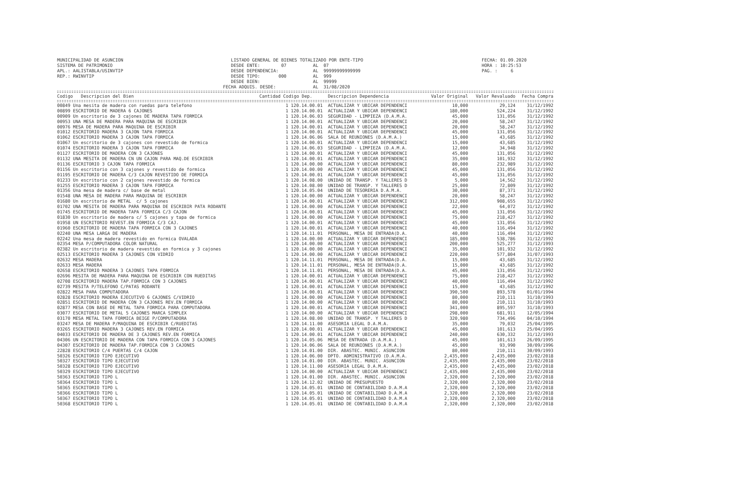MUNICIPALIDAD DE ASUNCION SISTEMA DE PATRIMONIO APL.: AALISTABLA/USINVTIP REP.: RWINVTIP
LISTADO GENERAL DE BIENES TOTALIZADO POR ENTE-TIPO DESDE ENTE: 07 AL 07 DESDE DEPENDENCIA: AL 99999999999999 DESDE TIPO: 000 AL 999 DESDE BIEN: AL 99999 FECHA ADQUIS. DESDE: AL 31/08/2020
FECHA: 01.09.2020 HORA : 10:25:53 PAG. : 6
| Codigo Descripcion del Bien | Cantidad Codigo Dep. | Descripcion Dependencia | Valor Original | Valor Revaluado | Fecha Compra |
| --- | --- | --- | --- | --- | --- |
| 00849 Una mesita de madera con ruedas para telefono | 1 120.14.00.01 | ACTUALIZAR Y UBICAR DEPENDENCI | 10,000 | 29,124 | 31/12/1992 |
| 00899 ESCRITORIO DE MADERA 6 CAJONES | 1 120.14.00.01 | ACTUALIZAR Y UBICAR DEPENDENCI | 180,000 | 524,224 | 31/12/1992 |
| 00909 Un escritorio de 3 cajones DE MADERA TAPA FORMICA | 1 120.14.06.03 | SEGURIDAD - LIMPIEZA (D.A.M.A. | 45,000 | 131,056 | 31/12/1992 |
| 00953 UNA MESA DE MADERA PARA MAQUINA DE ESCRIBIR | 1 120.14.00.01 | ACTUALIZAR Y UBICAR DEPENDENCI | 20,000 | 58,247 | 31/12/1992 |
| 00976 MESA DE MADERA PARA MAQUINA DE ESCRIBIR | 1 120.14.00.01 | ACTUALIZAR Y UBICAR DEPENDENCI | 20,000 | 58,247 | 31/12/1992 |
| 01012 ESCRITORIO MADERA 3 CAJON TAPA FORMICA | 1 120.14.00.01 | ACTUALIZAR Y UBICAR DEPENDENCI | 45,000 | 131,056 | 31/12/1992 |
| 01062 ESCRITORIO MADERA 3 CAJON TAPA FORMICA | 1 120.14.06.06 | SALA DE REUNIONES (D.A.M.A.) | 15,000 | 43,685 | 31/12/1992 |
| 01067 Un escritorio de 3 cajones con revestido de formica | 1 120.14.00.01 | ACTUALIZAR Y UBICAR DEPENDENCI | 15,000 | 43,685 | 31/12/1992 |
| 01074 ESCRITORIO MADERA 3 CAJON TAPA FORMICA | 1 120.14.06.03 | SEGURIDAD - LIMPIEZA (D.A.M.A. | 12,000 | 34,948 | 31/12/1992 |
| 01127 ESCRITORIO DE MADERA CON 3 CAJONES | 1 120.14.00.01 | ACTUALIZAR Y UBICAR DEPENDENCI | 45,000 | 131,056 | 31/12/1992 |
| 01132 UNA MESITA DE MADERA CN UN CAJON PARA MAQ.DE ESCRIBIR | 1 120.14.00.01 | ACTUALIZAR Y UBICAR DEPENDENCI | 35,000 | 101,932 | 31/12/1992 |
| 01136 ESCRITORIO 3 CAJON TAPA FORMICA | 1 120.14.00.00 | ACTUALIZAR Y UBICAR DEPENDENCI | 80,000 | 232,989 | 31/12/1992 |
| 01156 Un escritorio con 3 cajones y revestido de formica | 1 120.14.00.00 | ACTUALIZAR Y UBICAR DEPENDENCI | 45,000 | 131,056 | 31/12/1992 |
| 01195 ESCRITORIO DE MADERA C/3 CAJON REVESTIDO DE FORMICA | 1 120.14.00.01 | ACTUALIZAR Y UBICAR DEPENDENCI | 45,000 | 131,056 | 31/12/1992 |
| 01233 Un escritorio con 2 cajones revestido de formica | 1 120.14.08.00 | UNIDAD DE TRANSP. Y TALLERES D | 5,000 | 14,562 | 31/12/1992 |
| 01255 ESCRITORIO MADERA 3 CAJON TAPA FORMICA | 1 120.14.08.00 | UNIDAD DE TRANSP. Y TALLERES D | 25,000 | 72,809 | 31/12/1992 |
| 01356 Una mesa de madera c/ base de metal | 1 120.14.05.04 | UNIDAD DE TESORERIA D.A.M.A. | 30,000 | 87,371 | 31/12/1992 |
| 01548 UNA MESA DE MADERA PARA MAQUINA DE ESCRIBIR | 1 120.14.00.00 | ACTUALIZAR Y UBICAR DEPENDENCI | 20,000 | 58,247 | 31/12/1992 |
| 01680 Un escritorio de METAL c/ 5 cajones | 1 120.14.00.01 | ACTUALIZAR Y UBICAR DEPENDENCI | 312,000 | 908,655 | 31/12/1992 |
| 01702 UNA MESITA DE MADERA PARA MAQUINA DE ESCRIBIR PATA RODANTE | 1 120.14.00.00 | ACTUALIZAR Y UBICAR DEPENDENCI | 22,000 | 64,072 | 31/12/1992 |
| 01745 ESCRITORIO DE MADERA TAPA FORMICA C/3 CAJON | 1 120.14.00.01 | ACTUALIZAR Y UBICAR DEPENDENCI | 45,000 | 131,056 | 31/12/1992 |
| 01830 Un escritorio de madera c/ 5 cajones y tapa de formica | 1 120.14.00.00 | ACTUALIZAR Y UBICAR DEPENDENCI | 75,000 | 218,427 | 31/12/1992 |
| 01958 UN ESCRITORIO REVEST.EN FORMICA C/3 CAJ. | 1 120.14.00.01 | ACTUALIZAR Y UBICAR DEPENDENCI | 45,000 | 131,056 | 31/12/1992 |
| 01960 ESCRITORIO DE MADERA TAPA FORMICA CON 3 CAJONES | 1 120.14.00.01 | ACTUALIZAR Y UBICAR DEPENDENCI | 40,000 | 116,494 | 31/12/1992 |
| 02240 UNA MESA LARGA DE MADERA | 1 120.14.11.01 | PERSONAL, MESA DE ENTRADA(D.A. | 40,000 | 116,494 | 31/12/1992 |
| 02242 Una mesa de madera revestido en formica OVALADA | 1 120.14.00.00 | ACTUALIZAR Y UBICAR DEPENDENCI | 185,000 | 538,786 | 31/12/1992 |
| 02354 MESA P/COMPUTADORA COLOR NATURAL | 1 120.14.00.00 | ACTUALIZAR Y UBICAR DEPENDENCI | 200,000 | 525,277 | 31/12/1993 |
| 02382 Un escritorio de madera revestido en formica y 3 cajones | 1 120.14.00.00 | ACTUALIZAR Y UBICAR DEPENDENCI | 35,000 | 101,932 | 31/12/1992 |
| 02513 ESCRITORIO MADERA 3 CAJONES CON VIDRIO | 1 120.14.00.00 | ACTUALIZAR Y UBICAR DEPENDENCI | 220,000 | 577,804 | 31/07/1993 |
| 02632 MESA MADERA | 1 120.14.11.01 | PERSONAL, MESA DE ENTRADA(D.A. | 15,000 | 43,685 | 31/12/1992 |
| 02633 MESA MADERA | 1 120.14.11.01 | PERSONAL, MESA DE ENTRADA(D.A. | 15,000 | 43,685 | 31/12/1992 |
| 02658 ESCRITORIO MADERA 3 CAJONES TAPA FORMICA | 1 120.14.11.01 | PERSONAL, MESA DE ENTRADA(D.A. | 45,000 | 131,056 | 31/12/1992 |
| 02696 MESITA DE MADERA PARA MAQUINA DE ESCRIBIR CON RUEDITAS | 1 120.14.00.01 | ACTUALIZAR Y UBICAR DEPENDENCI | 75,000 | 218,427 | 31/12/1992 |
| 02708 ESCRITORIO MADERA TAP.FORMICA CON 3 CAJONES | 1 120.14.00.01 | ACTUALIZAR Y UBICAR DEPENDENCI | 40,000 | 116,494 | 31/12/1992 |
| 02739 MESITA P/TELEFONO C/PATAS RODANTE | 1 120.14.00.01 | ACTUALIZAR Y UBICAR DEPENDENCI | 15,000 | 43,685 | 31/12/1992 |
| 02822 MESA PARA COMPUTADORA | 1 120.14.00.01 | ACTUALIZAR Y UBICAR DEPENDENCI | 390,500 | 893,578 | 01/01/1994 |
| 02828 ESCRITORIO MADERA EJECUTIVO 6 CAJONES C/VIDRIO | 1 120.14.00.00 | ACTUALIZAR Y UBICAR DEPENDENCI | 80,000 | 210,111 | 31/10/1993 |
| 02851 ESCRITORIO DE MADERA CON 3 CAJONES REV.EN FORMICA | 1 120.14.00.00 | ACTUALIZAR Y UBICAR DEPENDENCI | 80,000 | 210,111 | 31/10/1993 |
| 02877 MESA CON BASE DE METAL TAPA FORMICA PARA COMPUTADORA | 1 120.14.00.01 | ACTUALIZAR Y UBICAR DEPENDENCI | 341,000 | 895,597 | 31/10/1993 |
| 03077 ESCRITORIO DE METAL 5 CAJONES MARCA SIMPLEX | 1 120.14.00.00 | ACTUALIZAR Y UBICAR DEPENDENCI | 298,000 | 681,911 | 12/05/1994 |
| 03170 MESA METAL TAPA FORMICA BEIGE P/COMPUTADORA | 1 120.14.08.00 | UNIDAD DE TRANSP. Y TALLERES D | 320,980 | 734,496 | 04/10/1994 |
| 03247 MESA DE MADERA P/MAQUINA DE ESCRIBIR C/RUEDITAS | 1 120.14.11.00 | ASESORIA LEGAL D.A.M.A. | 35,000 | 79,032 | 25/04/1995 |
| 03265 ESCRITORIO MADERA 3 CAJONES REV.EN FORMICA | 1 120.14.00.01 | ACTUALIZAR Y UBICAR DEPENDENCI | 45,000 | 101,613 | 25/04/1995 |
| 04033 ESCRITORIO DE MADERA DE 3 CAJONES REV.EN FORMICA | 1 120.14.00.01 | ACTUALIZAR Y UBICAR DEPENDENCI | 240,000 | 630,332 | 31/12/1993 |
| 04306 UN ESCRITORIO DE MADERA CON TAPA FORMICA CON 3 CAJONES | 1 120.14.05.06 | MESA DE ENTRADA (D.A.M.A.) | 45,000 | 101,613 | 26/09/1995 |
| 04307 ESCRITORIO DE MADERA TAP.FORMICA CON 3 CAJONES | 1 120.14.06.06 | SALA DE REUNIONES (D.A.M.A.) | 45,000 | 93,990 | 30/09/1996 |
| 22828 ESCRITORIO C/4 PUERTAS C/4 CAJON | 1 120.14.01.00 | DIR. ABASTEC. MUNIC. ASUNCION | 80,000 | 210,111 | 30/09/1993 |
| 50326 ESCRITORIO TIPO EJECUTIVO | 1 120.14.06.00 | DPTO. ADMINISTRATIVO (D.A.M.A. | 2,435,000 | 2,435,000 | 23/02/2018 |
| 50327 ESCRITORIO TIPO EJECUTIVO | 1 120.14.01.00 | DIR. ABASTEC. MUNIC. ASUNCION | 2,435,000 | 2,435,000 | 23/02/2018 |
| 50328 ESCRITORIO TIPO EJECUTIVO | 1 120.14.11.00 | ASESORIA LEGAL D.A.M.A. | 2,435,000 | 2,435,000 | 23/02/2018 |
| 50329 ESCRITORIO TIPO EJECUTIVO | 1 120.14.00.00 | ACTUALIZAR Y UBICAR DEPENDENCI | 2,435,000 | 2,435,000 | 23/02/2018 |
| 50363 ESCRITORIO TIPO L | 1 120.14.01.00 | DIR. ABASTEC. MUNIC. ASUNCION | 2,320,000 | 2,320,000 | 23/02/2018 |
| 50364 ESCRITORIO TIPO L | 1 120.14.12.02 | UNIDAD DE PRESUPUESTO | 2,320,000 | 2,320,000 | 23/02/2018 |
| 50365 ESCRITORIO TIPO L | 1 120.14.05.01 | UNIDAD DE CONTABILIDAD D.A.M.A | 2,320,000 | 2,320,000 | 23/02/2018 |
| 50366 ESCRITORIO TIPO L | 1 120.14.05.01 | UNIDAD DE CONTABILIDAD D.A.M.A | 2,320,000 | 2,320,000 | 23/02/2018 |
| 50367 ESCRITORIO TIPO L | 1 120.14.05.01 | UNIDAD DE CONTABILIDAD D.A.M.A | 2,320,000 | 2,320,000 | 23/02/2018 |
| 50368 ESCRITORIO TIPO L | 1 120.14.05.01 | UNIDAD DE CONTABILIDAD D.A.M.A | 2,320,000 | 2,320,000 | 23/02/2018 |